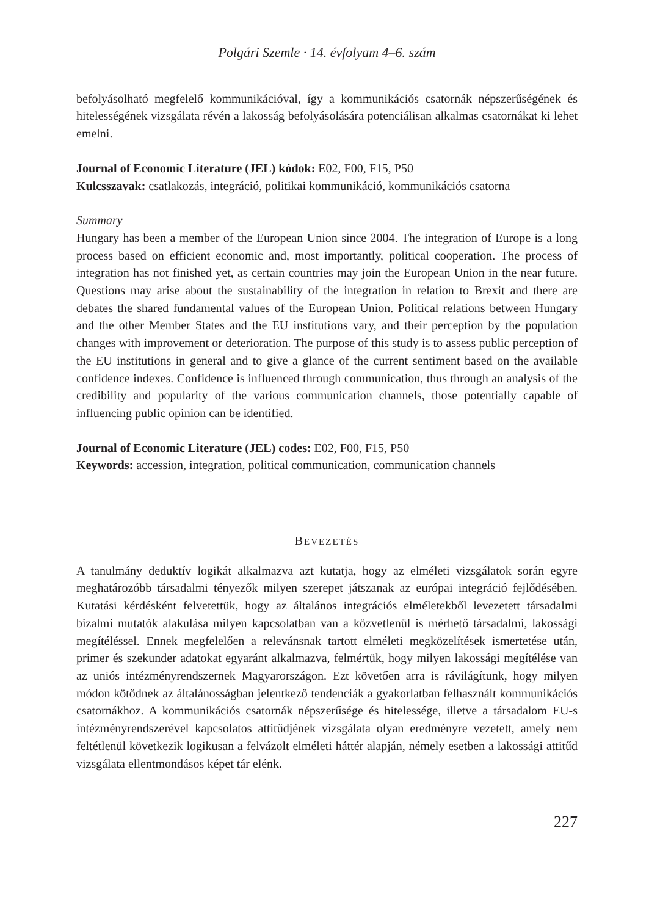Polgári Szemle · 14. évfolyam 4–6. szám
befolyásolható megfelelő kommunikációval, így a kommunikációs csatornák népszerűségének és hitelességének vizsgálata révén a lakosság befolyásolására potenciálisan alkalmas csatornákat ki lehet emelni.
Journal of Economic Literature (JEL) kódok: E02, F00, F15, P50
Kulcsszavak: csatlakozás, integráció, politikai kommunikáció, kommunikációs csatorna
Summary
Hungary has been a member of the European Union since 2004. The integration of Europe is a long process based on efficient economic and, most importantly, political cooperation. The process of integration has not finished yet, as certain countries may join the European Union in the near future. Questions may arise about the sustainability of the integration in relation to Brexit and there are debates the shared fundamental values of the European Union. Political relations between Hungary and the other Member States and the EU institutions vary, and their perception by the population changes with improvement or deterioration. The purpose of this study is to assess public perception of the EU institutions in general and to give a glance of the current sentiment based on the available confidence indexes. Confidence is influenced through communication, thus through an analysis of the credibility and popularity of the various communication channels, those potentially capable of influencing public opinion can be identified.
Journal of Economic Literature (JEL) codes: E02, F00, F15, P50
Keywords: accession, integration, political communication, communication channels
BEVEZETÉS
A tanulmány deduktív logikát alkalmazva azt kutatja, hogy az elméleti vizsgálatok során egyre meghatározóbb társadalmi tényezők milyen szerepet játszanak az európai integráció fejlődésében. Kutatási kérdésként felvetettük, hogy az általános integrációs elméletekből levezetett társadalmi bizalmi mutatók alakulása milyen kapcsolatban van a közvetlenül is mérhető társadalmi, lakossági megítéléssel. Ennek megfelelően a relevánsnak tartott elméleti megközelítések ismertetése után, primer és szekunder adatokat egyaránt alkalmazva, felmértük, hogy milyen lakossági megítélése van az uniós intézményrendszernek Magyarországon. Ezt követően arra is rávilágítunk, hogy milyen módon kötődnek az általánosságban jelentkező tendenciák a gyakorlatban felhasznált kommunikációs csatornákhoz. A kommunikációs csatornák népszerűsége és hitelessége, illetve a társadalom EU-s intézményrendszerével kapcsolatos attitűdjének vizsgálata olyan eredményre vezetett, amely nem feltétlenül következik logikusan a felvázolt elméleti háttér alapján, némely esetben a lakossági attitűd vizsgálata ellentmondásos képet tár elénk.
227